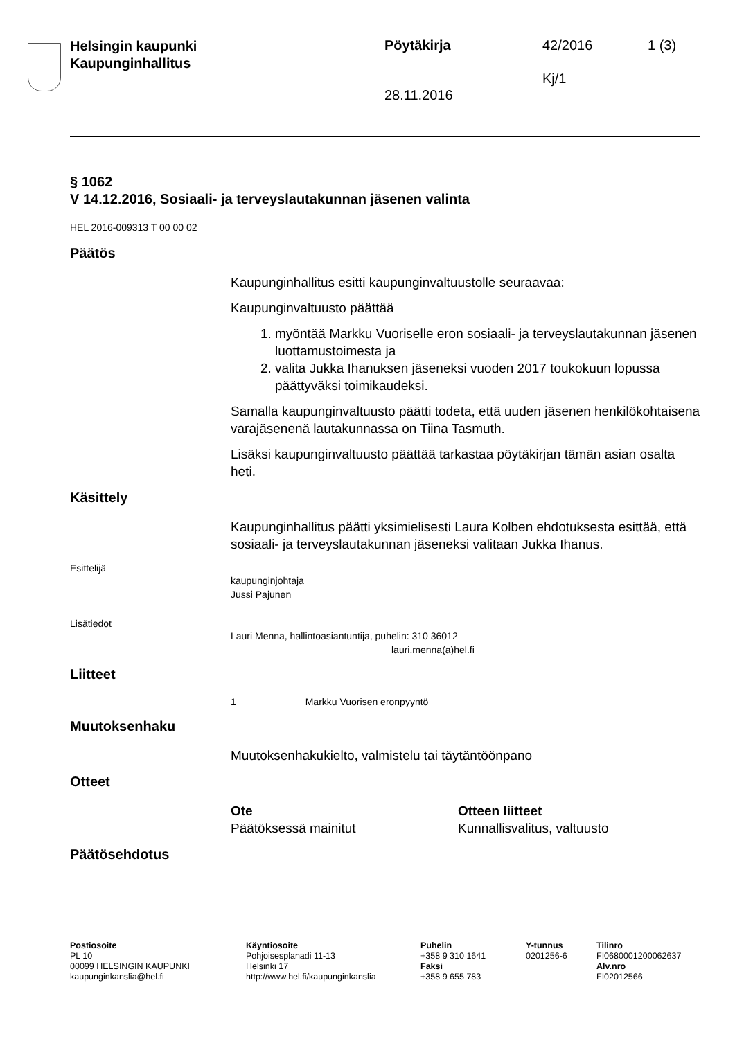Helsingin kaupunki
Kaupunginhallitus
Pöytäkirja 42/2016 1 (3)
Kj/1
28.11.2016
§ 1062
V 14.12.2016, Sosiaali- ja terveyslautakunnan jäsenen valinta
HEL 2016-009313 T 00 00 02
Päätös
Kaupunginhallitus esitti kaupunginvaltuustolle seuraavaa:
Kaupunginvaltuusto päättää
1. myöntää Markku Vuoriselle eron sosiaali- ja terveyslautakunnan jäsenen luottamustoimesta ja
2. valita Jukka Ihanuksen jäseneksi vuoden 2017 toukokuun lopussa päättyväksi toimikaudeksi.
Samalla kaupunginvaltuusto päätti todeta, että uuden jäsenen henkilökohtaisena varajäsenenä lautakunnassa on Tiina Tasmuth.
Lisäksi kaupunginvaltuusto päättää tarkastaa pöytäkirjan tämän asian osalta heti.
Käsittely
Kaupunginhallitus päätti yksimielisesti Laura Kolben ehdotuksesta esittää, että sosiaali- ja terveyslautakunnan jäseneksi valitaan Jukka Ihanus.
Esittelijä
kaupunginjohtaja
Jussi Pajunen
Lisätiedot
Lauri Menna, hallintoasiantuntija, puhelin: 310 36012
lauri.menna(a)hel.fi
Liitteet
1 Markku Vuorisen eronpyyntö
Muutoksenhaku
Muutoksenhakukielto, valmistelu tai täytäntöönpano
Otteet
Ote
Päätöksessä mainitut
Otteen liitteet
Kunnallisvalitus, valtuusto
Päätösehdotus
Postiosoite
PL 10
00099 HELSINGIN KAUPUNKI
kaupunginkanslia@hel.fi
Käyntiosoite
Pohjoisesplanadi 11-13
Helsinki 17
http://www.hel.fi/kaupunginkanslia
Puhelin
+358 9 310 1641
Faksi
+358 9 655 783
Y-tunnus
0201256-6
Tilinro
FI0680001200062637
Alv.nro
FI02012566